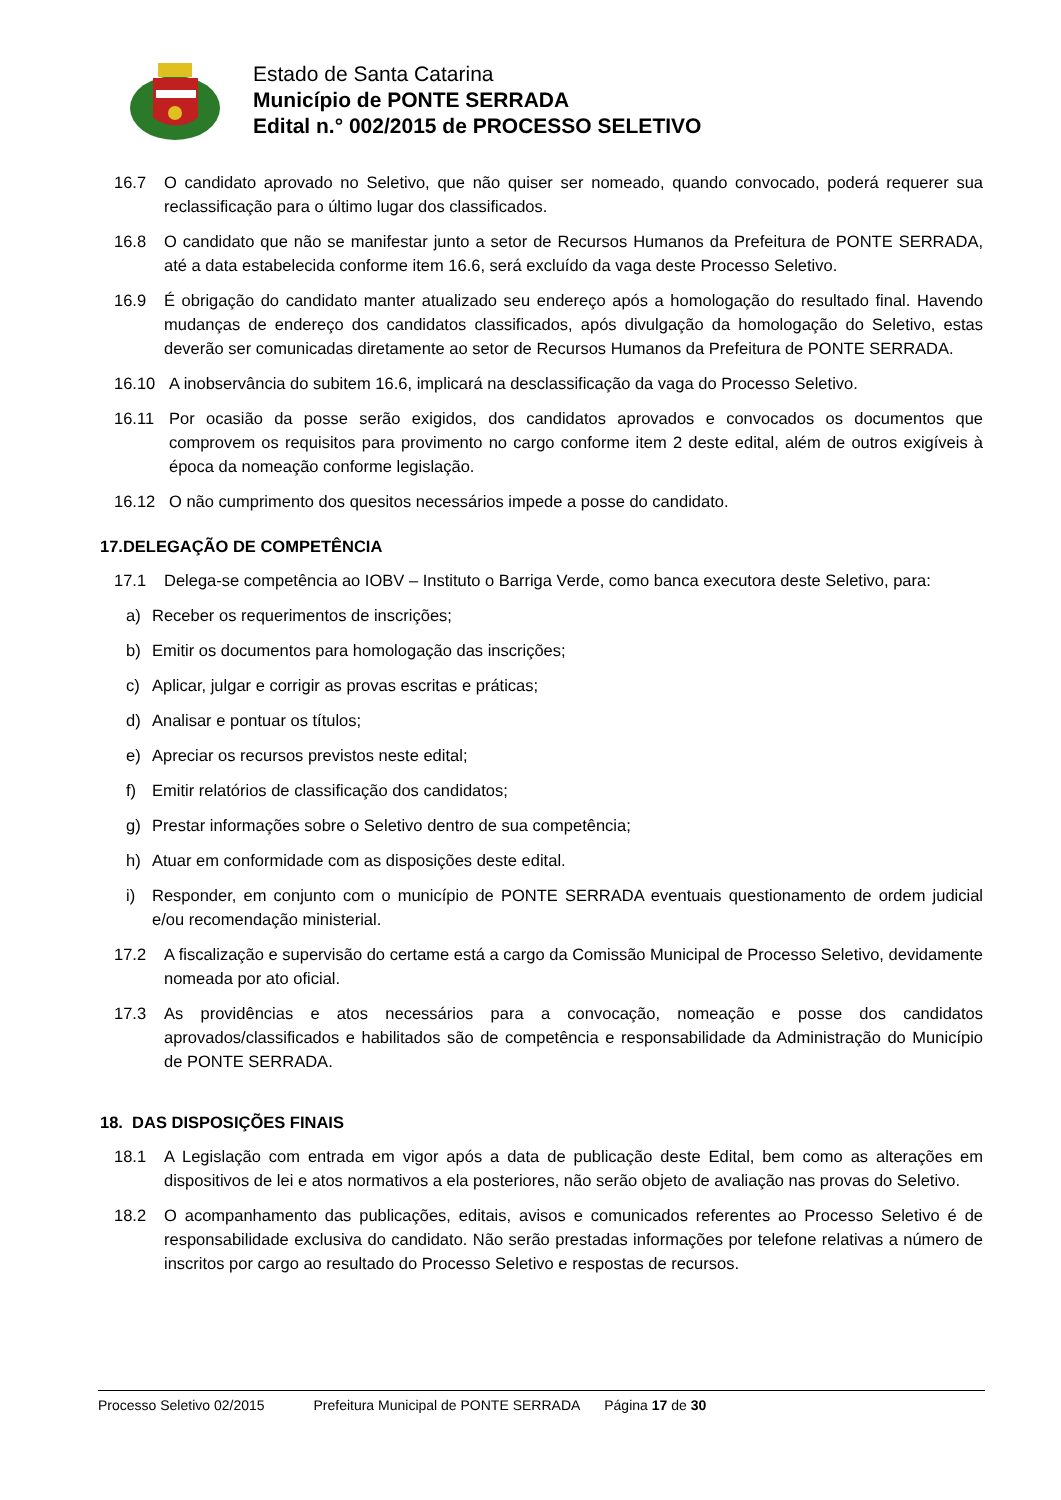Estado de Santa Catarina
Município de PONTE SERRADA
Edital n.° 002/2015 de PROCESSO SELETIVO
16.7 O candidato aprovado no Seletivo, que não quiser ser nomeado, quando convocado, poderá requerer sua reclassificação para o último lugar dos classificados.
16.8 O candidato que não se manifestar junto a setor de Recursos Humanos da Prefeitura de PONTE SERRADA, até a data estabelecida conforme item 16.6, será excluído da vaga deste Processo Seletivo.
16.9 É obrigação do candidato manter atualizado seu endereço após a homologação do resultado final. Havendo mudanças de endereço dos candidatos classificados, após divulgação da homologação do Seletivo, estas deverão ser comunicadas diretamente ao setor de Recursos Humanos da Prefeitura de PONTE SERRADA.
16.10 A inobservância do subitem 16.6, implicará na desclassificação da vaga do Processo Seletivo.
16.11 Por ocasião da posse serão exigidos, dos candidatos aprovados e convocados os documentos que comprovem os requisitos para provimento no cargo conforme item 2 deste edital, além de outros exigíveis à época da nomeação conforme legislação.
16.12 O não cumprimento dos quesitos necessários impede a posse do candidato.
17.DELEGAÇÃO DE COMPETÊNCIA
17.1 Delega-se competência ao IOBV – Instituto o Barriga Verde, como banca executora deste Seletivo, para:
a) Receber os requerimentos de inscrições;
b) Emitir os documentos para homologação das inscrições;
c) Aplicar, julgar e corrigir as provas escritas e práticas;
d) Analisar e pontuar os títulos;
e) Apreciar os recursos previstos neste edital;
f) Emitir relatórios de classificação dos candidatos;
g) Prestar informações sobre o Seletivo dentro de sua competência;
h) Atuar em conformidade com as disposições deste edital.
i) Responder, em conjunto com o município de PONTE SERRADA eventuais questionamento de ordem judicial e/ou recomendação ministerial.
17.2 A fiscalização e supervisão do certame está a cargo da Comissão Municipal de Processo Seletivo, devidamente nomeada por ato oficial.
17.3 As providências e atos necessários para a convocação, nomeação e posse dos candidatos aprovados/classificados e habilitados são de competência e responsabilidade da Administração do Município de PONTE SERRADA.
18. DAS DISPOSIÇÕES FINAIS
18.1 A Legislação com entrada em vigor após a data de publicação deste Edital, bem como as alterações em dispositivos de lei e atos normativos a ela posteriores, não serão objeto de avaliação nas provas do Seletivo.
18.2 O acompanhamento das publicações, editais, avisos e comunicados referentes ao Processo Seletivo é de responsabilidade exclusiva do candidato. Não serão prestadas informações por telefone relativas a número de inscritos por cargo ao resultado do Processo Seletivo e respostas de recursos.
Processo Seletivo 02/2015 Prefeitura Municipal de PONTE SERRADA Página 17 de 30